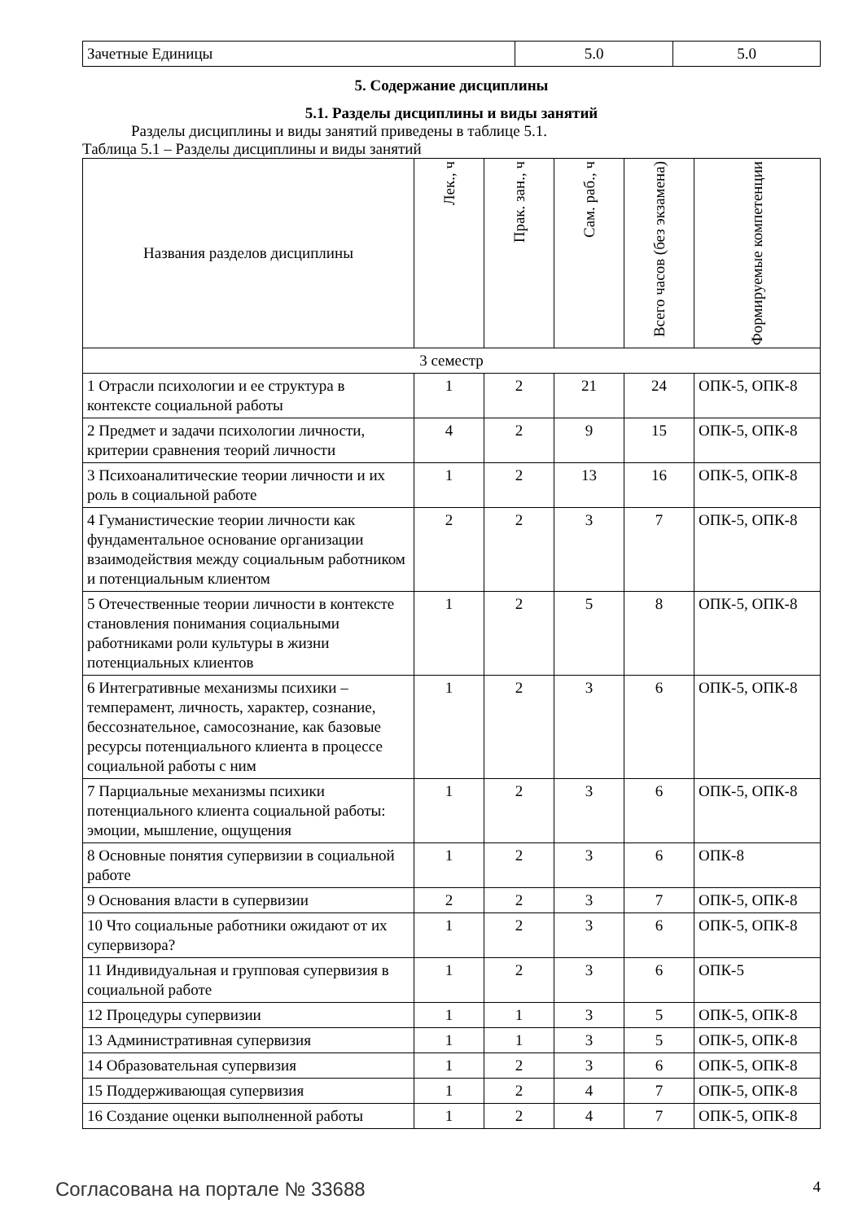| Зачетные Единицы | 5.0 | 5.0 |
5. Содержание дисциплины
5.1. Разделы дисциплины и виды занятий
Разделы дисциплины и виды занятий приведены в таблице 5.1.
Таблица 5.1 – Разделы дисциплины и виды занятий
| Названия разделов дисциплины | Лек., ч | Прак. зан., ч | Сам. раб., ч | Всего часов (без экзамена) | Формируемые компетенции |
| --- | --- | --- | --- | --- | --- |
| 3 семестр | | | | | |
| 1 Отрасли психологии и ее структура в контексте социальной работы | 1 | 2 | 21 | 24 | ОПК-5, ОПК-8 |
| 2 Предмет и задачи психологии личности, критерии сравнения теорий личности | 4 | 2 | 9 | 15 | ОПК-5, ОПК-8 |
| 3 Психоаналитические теории личности и их роль в социальной работе | 1 | 2 | 13 | 16 | ОПК-5, ОПК-8 |
| 4 Гуманистические теории личности как фундаментальное основание организации взаимодействия между социальным работником и потенциальным клиентом | 2 | 2 | 3 | 7 | ОПК-5, ОПК-8 |
| 5 Отечественные теории личности в контексте становления понимания социальными работниками роли культуры в жизни потенциальных клиентов | 1 | 2 | 5 | 8 | ОПК-5, ОПК-8 |
| 6 Интегративные механизмы психики – темперамент, личность, характер, сознание, бессознательное, самосознание, как базовые ресурсы потенциального клиента в процессе социальной работы с ним | 1 | 2 | 3 | 6 | ОПК-5, ОПК-8 |
| 7 Парциальные механизмы психики потенциального клиента социальной работы: эмоции, мышление, ощущения | 1 | 2 | 3 | 6 | ОПК-5, ОПК-8 |
| 8 Основные понятия супервизии в социальной работе | 1 | 2 | 3 | 6 | ОПК-8 |
| 9 Основания власти в супервизии | 2 | 2 | 3 | 7 | ОПК-5, ОПК-8 |
| 10 Что социальные работники ожидают от их супервизора? | 1 | 2 | 3 | 6 | ОПК-5, ОПК-8 |
| 11 Индивидуальная и групповая супервизия в социальной работе | 1 | 2 | 3 | 6 | ОПК-5 |
| 12 Процедуры супервизии | 1 | 1 | 3 | 5 | ОПК-5, ОПК-8 |
| 13 Административная супервизия | 1 | 1 | 3 | 5 | ОПК-5, ОПК-8 |
| 14 Образовательная супервизия | 1 | 2 | 3 | 6 | ОПК-5, ОПК-8 |
| 15 Поддерживающая супервизия | 1 | 2 | 4 | 7 | ОПК-5, ОПК-8 |
| 16 Создание оценки выполненной работы | 1 | 2 | 4 | 7 | ОПК-5, ОПК-8 |
Согласована на портале № 33688 4